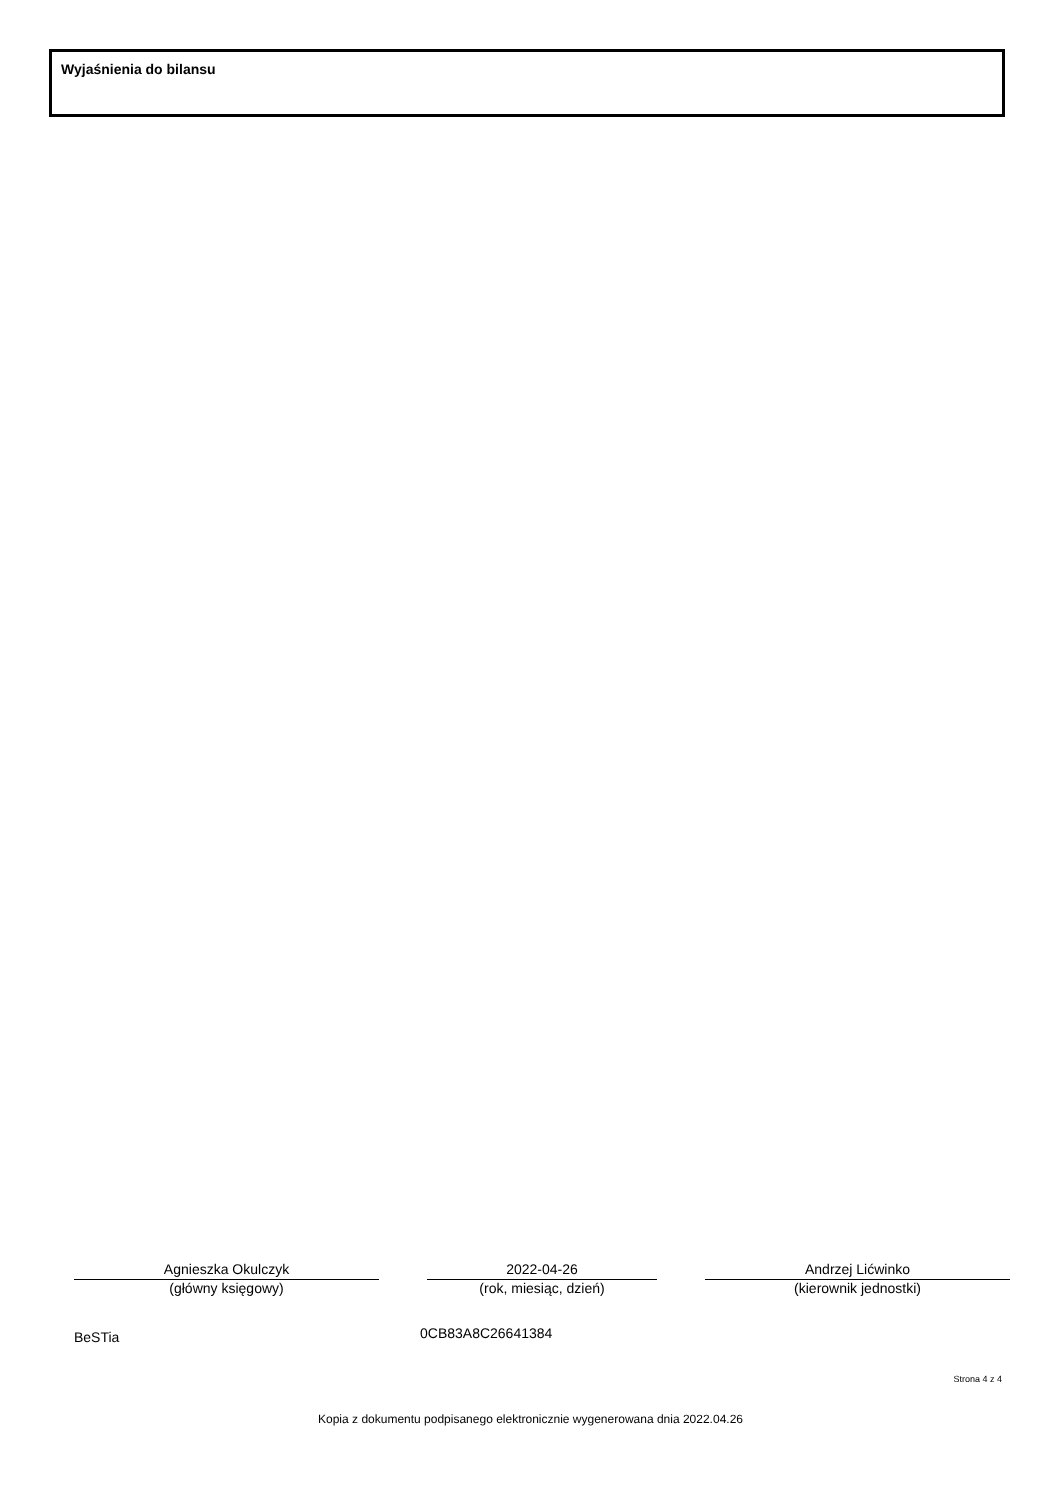Wyjaśnienia do bilansu
Agnieszka Okulczyk
(główny księgowy)
2022-04-26
(rok, miesiąc, dzień)
Andrzej Lićwinko
(kierownik jednostki)
BeSTia 0CB83A8C26641384
Strona 4 z 4
Kopia z dokumentu podpisanego elektronicznie wygenerowana dnia 2022.04.26